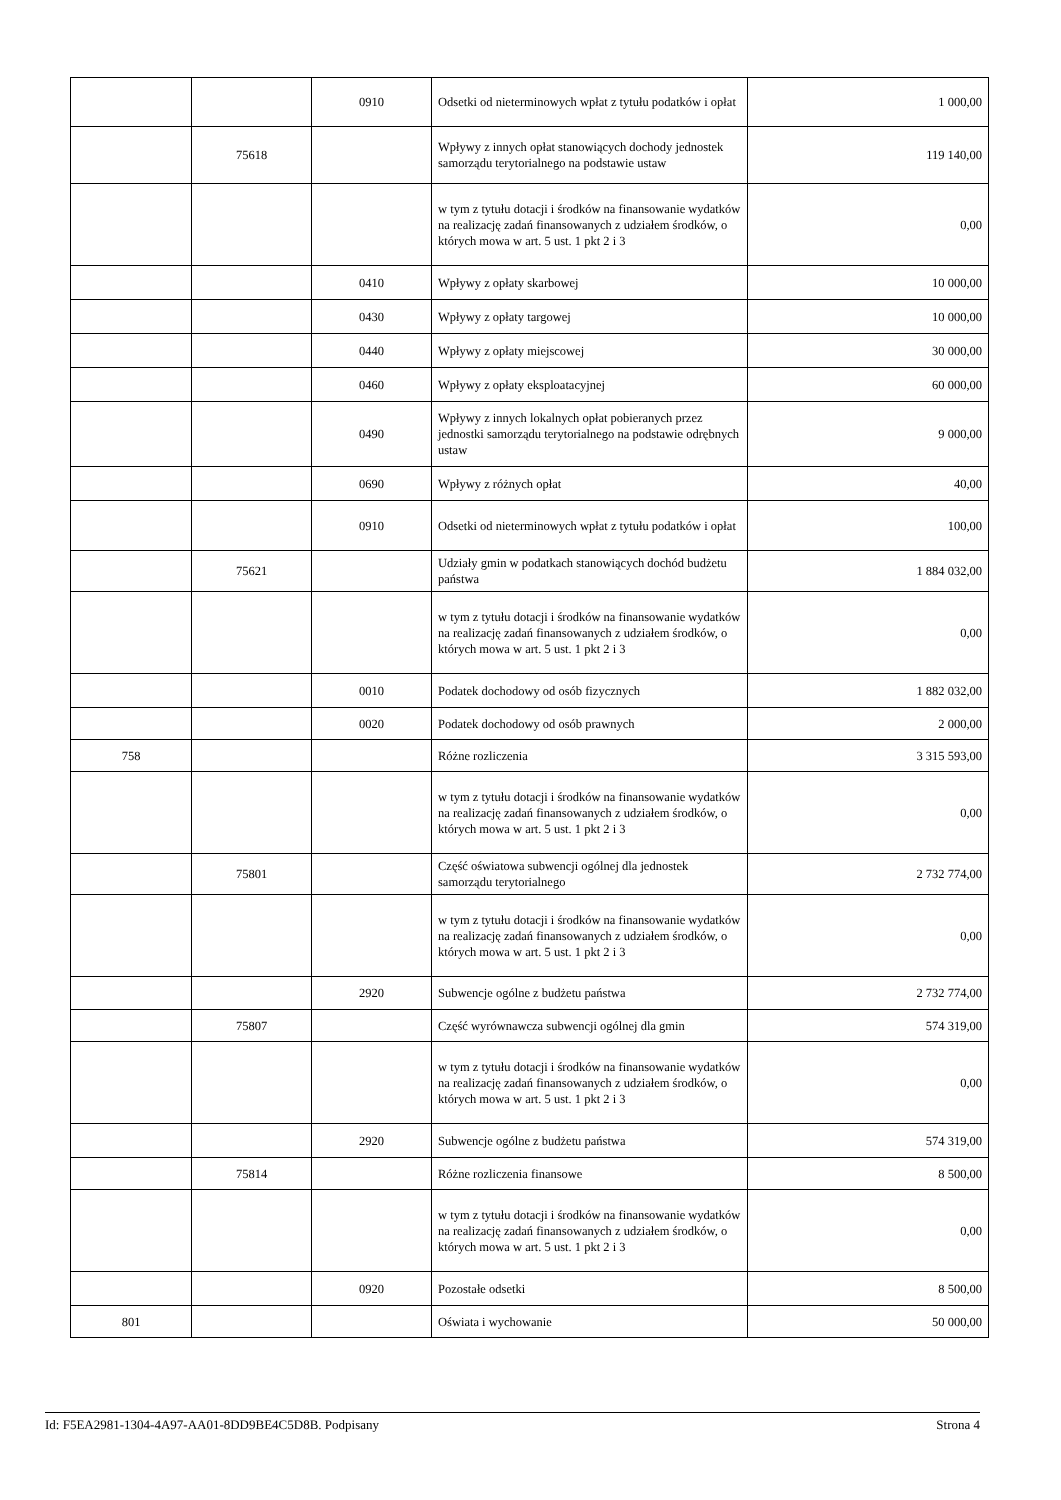| | | 0910 | Odsetki od nieterminowych wpłat z tytułu podatków i opłat | 1 000,00 |
| | 75618 | | Wpływy z innych opłat stanowiących dochody jednostek samorządu terytorialnego na podstawie ustaw | 119 140,00 |
| | | | w tym z tytułu dotacji i środków na finansowanie wydatków na realizację zadań finansowanych z udziałem środków, o których mowa w art. 5 ust. 1 pkt 2 i 3 | 0,00 |
| | | 0410 | Wpływy z opłaty skarbowej | 10 000,00 |
| | | 0430 | Wpływy z opłaty targowej | 10 000,00 |
| | | 0440 | Wpływy z opłaty miejscowej | 30 000,00 |
| | | 0460 | Wpływy z opłaty eksploatacyjnej | 60 000,00 |
| | | 0490 | Wpływy z innych lokalnych opłat pobieranych przez jednostki samorządu terytorialnego na podstawie odrębnych ustaw | 9 000,00 |
| | | 0690 | Wpływy z różnych opłat | 40,00 |
| | | 0910 | Odsetki od nieterminowych wpłat z tytułu podatków i opłat | 100,00 |
| | 75621 | | Udziały gmin w podatkach stanowiących dochód budżetu państwa | 1 884 032,00 |
| | | | w tym z tytułu dotacji i środków na finansowanie wydatków na realizację zadań finansowanych z udziałem środków, o których mowa w art. 5 ust. 1 pkt 2 i 3 | 0,00 |
| | | 0010 | Podatek dochodowy od osób fizycznych | 1 882 032,00 |
| | | 0020 | Podatek dochodowy od osób prawnych | 2 000,00 |
| 758 | | | Różne rozliczenia | 3 315 593,00 |
| | | | w tym z tytułu dotacji i środków na finansowanie wydatków na realizację zadań finansowanych z udziałem środków, o których mowa w art. 5 ust. 1 pkt 2 i 3 | 0,00 |
| | 75801 | | Część oświatowa subwencji ogólnej dla jednostek samorządu terytorialnego | 2 732 774,00 |
| | | | w tym z tytułu dotacji i środków na finansowanie wydatków na realizację zadań finansowanych z udziałem środków, o których mowa w art. 5 ust. 1 pkt 2 i 3 | 0,00 |
| | | 2920 | Subwencje ogólne z budżetu państwa | 2 732 774,00 |
| | 75807 | | Część wyrównawcza subwencji ogólnej dla gmin | 574 319,00 |
| | | | w tym z tytułu dotacji i środków na finansowanie wydatków na realizację zadań finansowanych z udziałem środków, o których mowa w art. 5 ust. 1 pkt 2 i 3 | 0,00 |
| | | 2920 | Subwencje ogólne z budżetu państwa | 574 319,00 |
| | 75814 | | Różne rozliczenia finansowe | 8 500,00 |
| | | | w tym z tytułu dotacji i środków na finansowanie wydatków na realizację zadań finansowanych z udziałem środków, o których mowa w art. 5 ust. 1 pkt 2 i 3 | 0,00 |
| | | 0920 | Pozostałe odsetki | 8 500,00 |
| 801 | | | Oświata i wychowanie | 50 000,00 |
Id: F5EA2981-1304-4A97-AA01-8DD9BE4C5D8B. Podpisany Strona 4